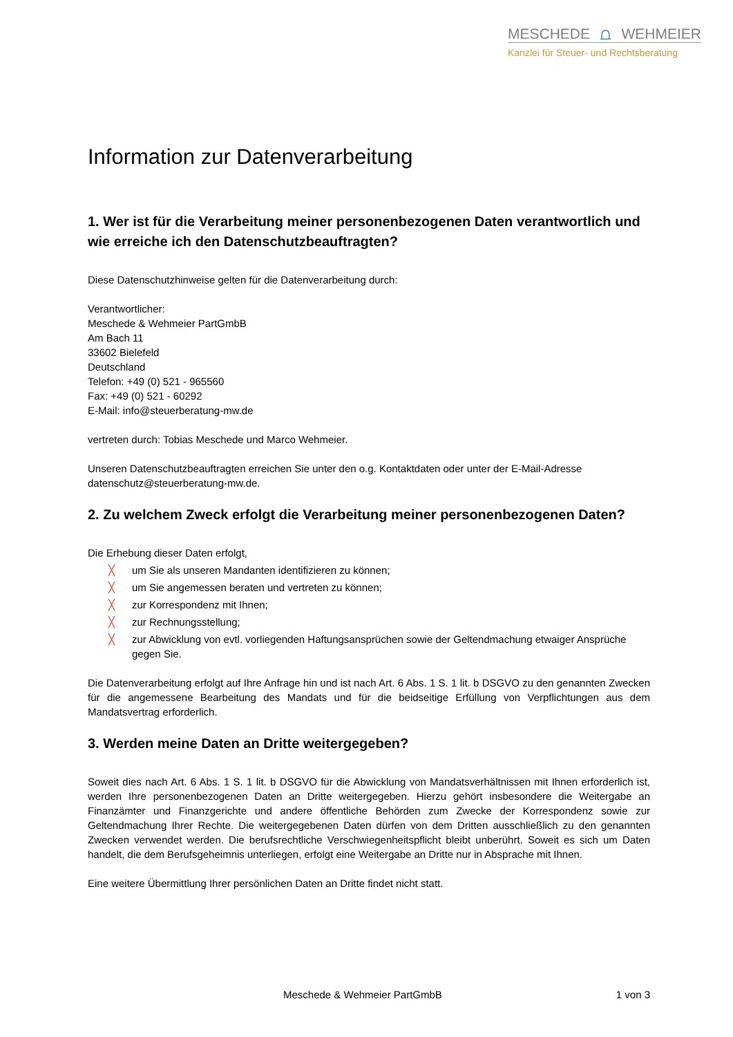MESCHEDE ⩍ WEHMEIER
Kanzlei für Steuer- und Rechtsberatung
Information zur Datenverarbeitung
1. Wer ist für die Verarbeitung meiner personenbezogenen Daten verantwortlich und wie erreiche ich den Datenschutzbeauftragten?
Diese Datenschutzhinweise gelten für die Datenverarbeitung durch:
Verantwortlicher:
Meschede & Wehmeier PartGmbB
Am Bach 11
33602 Bielefeld
Deutschland
Telefon: +49 (0) 521 - 965560
Fax: +49 (0) 521 - 60292
E-Mail: info@steuerberatung-mw.de
vertreten durch: Tobias Meschede und Marco Wehmeier.
Unseren Datenschutzbeauftragten erreichen Sie unter den o.g. Kontaktdaten oder unter der E-Mail-Adresse datenschutz@steuerberatung-mw.de.
2. Zu welchem Zweck erfolgt die Verarbeitung meiner personenbezogenen Daten?
Die Erhebung dieser Daten erfolgt,
╳ um Sie als unseren Mandanten identifizieren zu können;
╳ um Sie angemessen beraten und vertreten zu können;
╳ zur Korrespondenz mit Ihnen;
╳ zur Rechnungsstellung;
╳ zur Abwicklung von evtl. vorliegenden Haftungsansprüchen sowie der Geltendmachung etwaiger Ansprüche gegen Sie.
Die Datenverarbeitung erfolgt auf Ihre Anfrage hin und ist nach Art. 6 Abs. 1 S. 1 lit. b DSGVO zu den genannten Zwecken für die angemessene Bearbeitung des Mandats und für die beidseitige Erfüllung von Verpflichtungen aus dem Mandatsvertrag erforderlich.
3. Werden meine Daten an Dritte weitergegeben?
Soweit dies nach Art. 6 Abs. 1 S. 1 lit. b DSGVO für die Abwicklung von Mandatsverhältnissen mit Ihnen erforderlich ist, werden Ihre personenbezogenen Daten an Dritte weitergegeben. Hierzu gehört insbesondere die Weitergabe an Finanzämter und Finanzgerichte und andere öffentliche Behörden zum Zwecke der Korrespondenz sowie zur Geltendmachung Ihrer Rechte. Die weitergegebenen Daten dürfen von dem Dritten ausschließlich zu den genannten Zwecken verwendet werden. Die berufsrechtliche Verschwiegenheitspflicht bleibt unberührt. Soweit es sich um Daten handelt, die dem Berufsgeheimnis unterliegen, erfolgt eine Weitergabe an Dritte nur in Absprache mit Ihnen.
Eine weitere Übermittlung Ihrer persönlichen Daten an Dritte findet nicht statt.
Meschede & Wehmeier PartGmbB 1 von 3